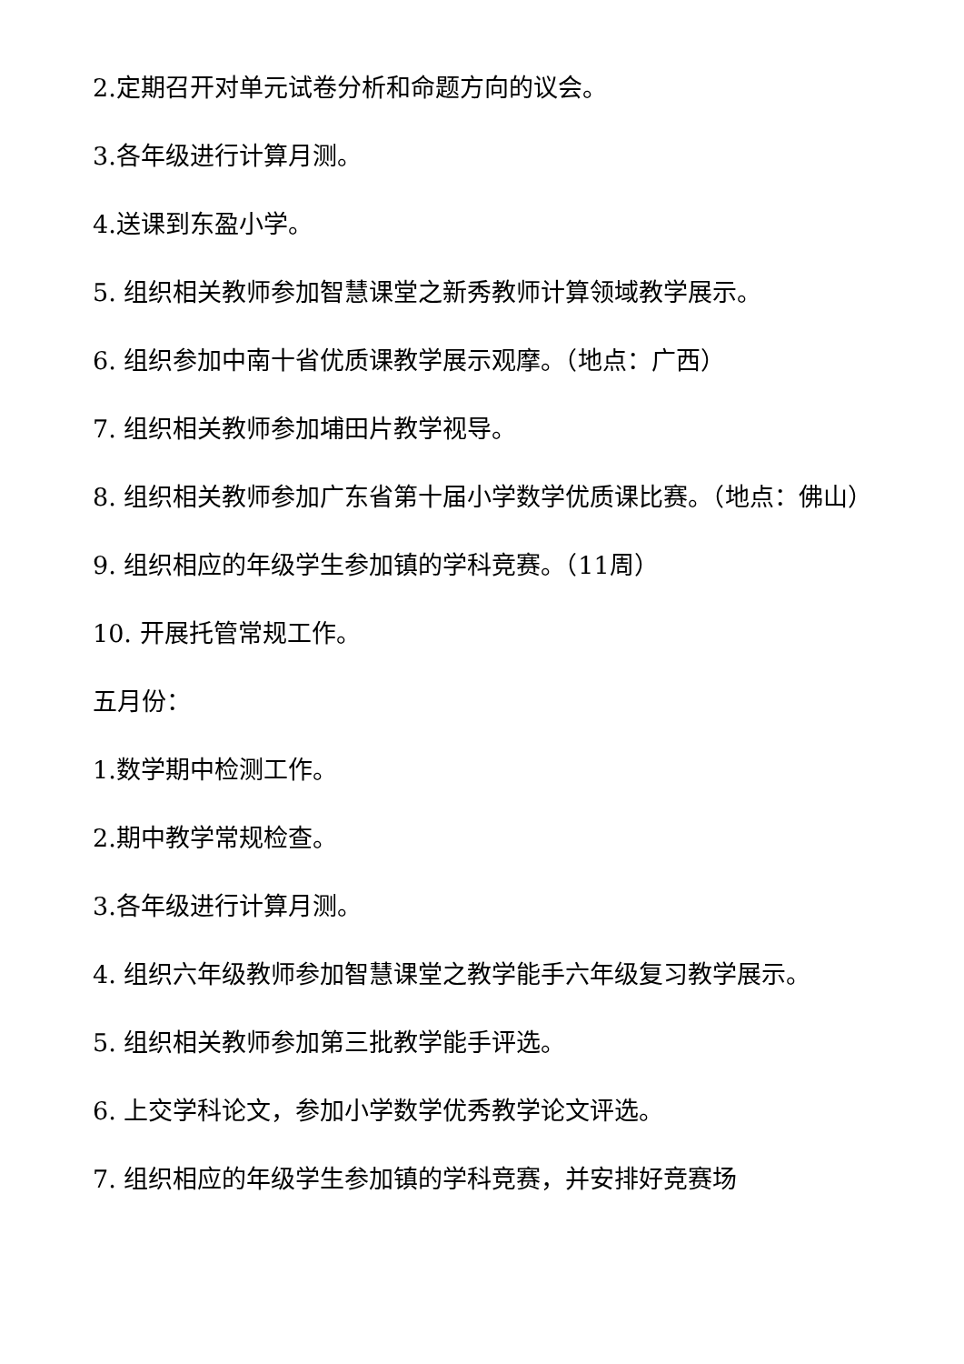2.定期召开对单元试卷分析和命题方向的议会。
3.各年级进行计算月测。
4.送课到东盈小学。
5. 组织相关教师参加智慧课堂之新秀教师计算领域教学展示。
6. 组织参加中南十省优质课教学展示观摩。（地点：广西）
7. 组织相关教师参加埔田片教学视导。
8. 组织相关教师参加广东省第十届小学数学优质课比赛。（地点：佛山）
9. 组织相应的年级学生参加镇的学科竞赛。（11周）
10. 开展托管常规工作。
五月份：
1.数学期中检测工作。
2.期中教学常规检查。
3.各年级进行计算月测。
4. 组织六年级教师参加智慧课堂之教学能手六年级复习教学展示。
5. 组织相关教师参加第三批教学能手评选。
6. 上交学科论文，参加小学数学优秀教学论文评选。
7. 组织相应的年级学生参加镇的学科竞赛，并安排好竞赛场